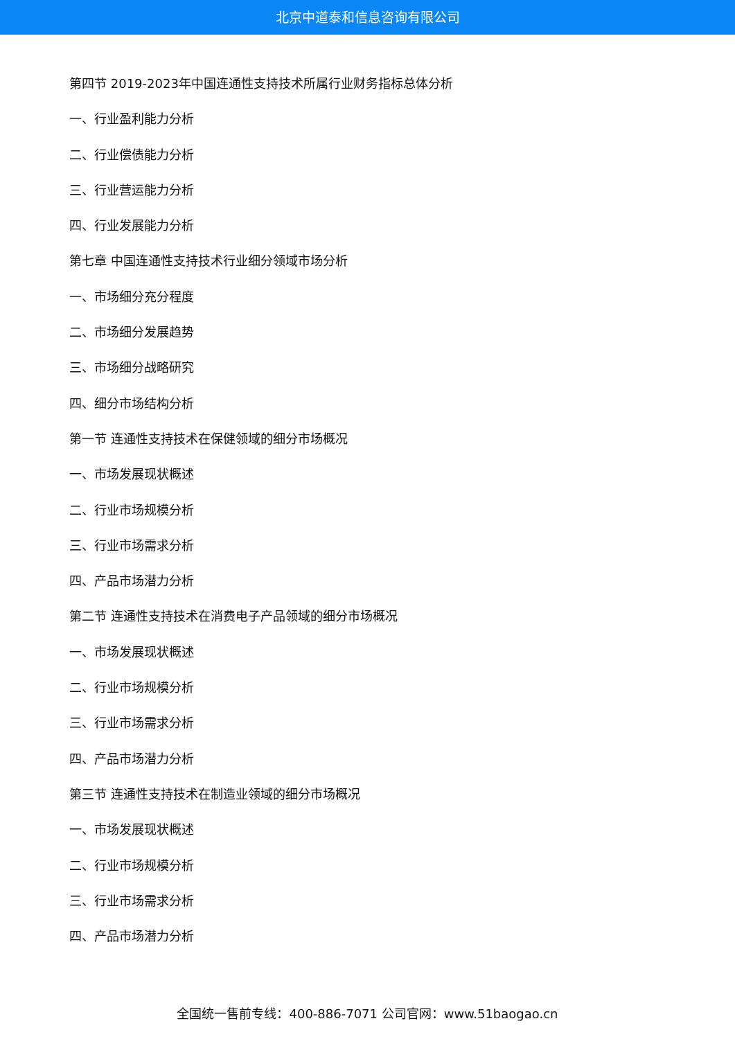北京中道泰和信息咨询有限公司
第四节 2019-2023年中国连通性支持技术所属行业财务指标总体分析
一、行业盈利能力分析
二、行业偿债能力分析
三、行业营运能力分析
四、行业发展能力分析
第七章 中国连通性支持技术行业细分领域市场分析
一、市场细分充分程度
二、市场细分发展趋势
三、市场细分战略研究
四、细分市场结构分析
第一节 连通性支持技术在保健领域的细分市场概况
一、市场发展现状概述
二、行业市场规模分析
三、行业市场需求分析
四、产品市场潜力分析
第二节 连通性支持技术在消费电子产品领域的细分市场概况
一、市场发展现状概述
二、行业市场规模分析
三、行业市场需求分析
四、产品市场潜力分析
第三节 连通性支持技术在制造业领域的细分市场概况
一、市场发展现状概述
二、行业市场规模分析
三、行业市场需求分析
四、产品市场潜力分析
全国统一售前专线：400-886-7071 公司官网：www.51baogao.cn